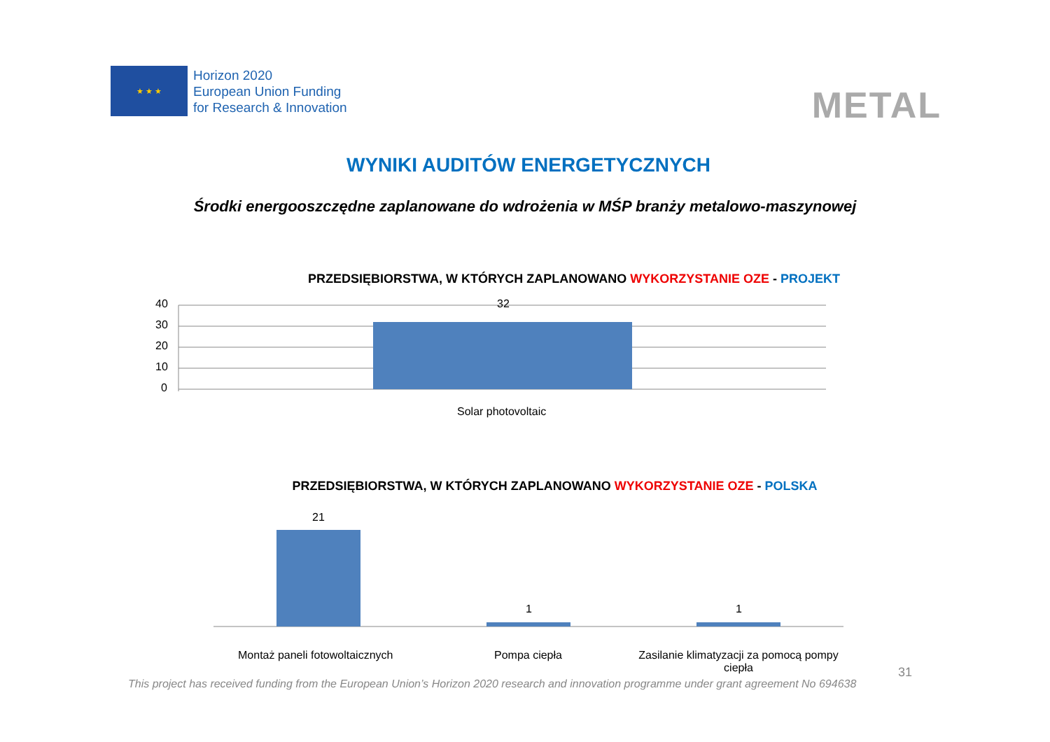★ ★ ★
Horizon 2020
European Union Funding
for Research & Innovation
METAL
WYNIKI AUDITÓW ENERGETYCZNYCH
Środki energooszczędne zaplanowane do wdrożenia w MŚP branży metalowo-maszynowej
PRZEDSIĘBIORSTWA, W KTÓRYCH ZAPLANOWANO WYKORZYSTANIE OZE - PROJEKT
40
30
20
10
0
32
Solar photovoltaic
PRZEDSIĘBIORSTWA, W KTÓRYCH ZAPLANOWANO WYKORZYSTANIE OZE - POLSKA
21
1 1
Montaż paneli fotowoltaicznych Pompa ciepła
Zasilanie klimatyzacji za pomocą pompy ciepła
31
This project has received funding from the European Union’s Horizon 2020 research and innovation programme under grant agreement No 694638